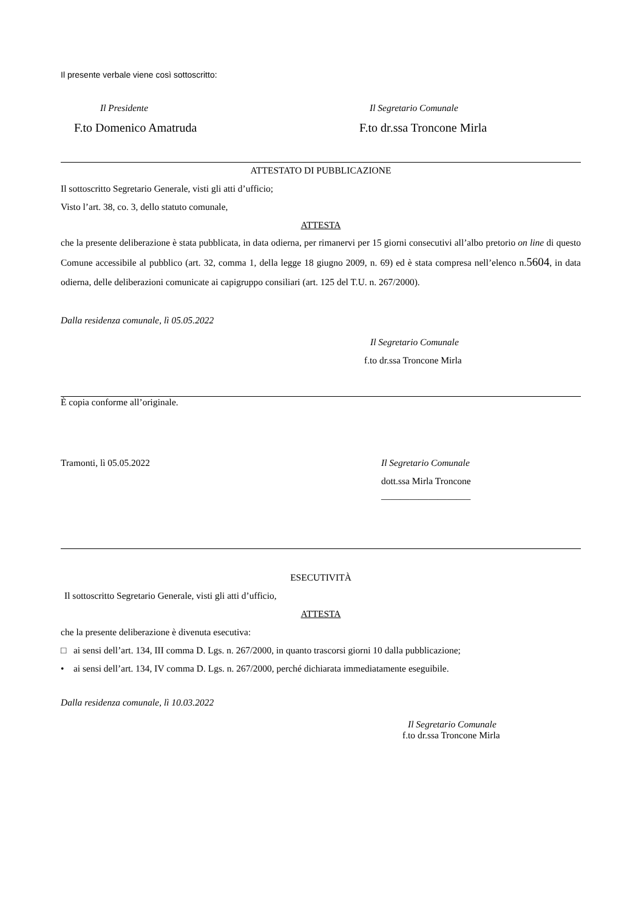Il presente verbale viene così sottoscritto:
Il Presidente
F.to Domenico Amatruda
Il Segretario Comunale
F.to dr.ssa Troncone Mirla
ATTESTATO DI PUBBLICAZIONE
Il sottoscritto Segretario Generale, visti gli atti d’ufficio;
Visto l’art. 38, co. 3, dello statuto comunale,
ATTESTA
che la presente deliberazione è stata pubblicata, in data odierna, per rimanervi per 15 giorni consecutivi all’albo pretorio on line di questo Comune accessibile al pubblico (art. 32, comma 1, della legge 18 giugno 2009, n. 69) ed è stata compresa nell’elenco n.5604, in data odierna, delle deliberazioni comunicate ai capigruppo consiliari (art. 125 del T.U. n. 267/2000).
Dalla residenza comunale, lì 05.05.2022
Il Segretario Comunale
f.to dr.ssa Troncone Mirla
È copia conforme all’originale.
Tramonti, lì 05.05.2022 Il Segretario Comunale
dott.ssa Mirla Troncone
___________________
ESECUTIVITÀ
Il sottoscritto Segretario Generale, visti gli atti d’ufficio,
ATTESTA
che la presente deliberazione è divenuta esecutiva:
□ ai sensi dell’art. 134, III comma D. Lgs. n. 267/2000, in quanto trascorsi giorni 10 dalla pubblicazione;
• ai sensi dell’art. 134, IV comma D. Lgs. n. 267/2000, perché dichiarata immediatamente eseguibile.
Dalla residenza comunale, lì 10.03.2022
Il Segretario Comunale
f.to dr.ssa Troncone Mirla